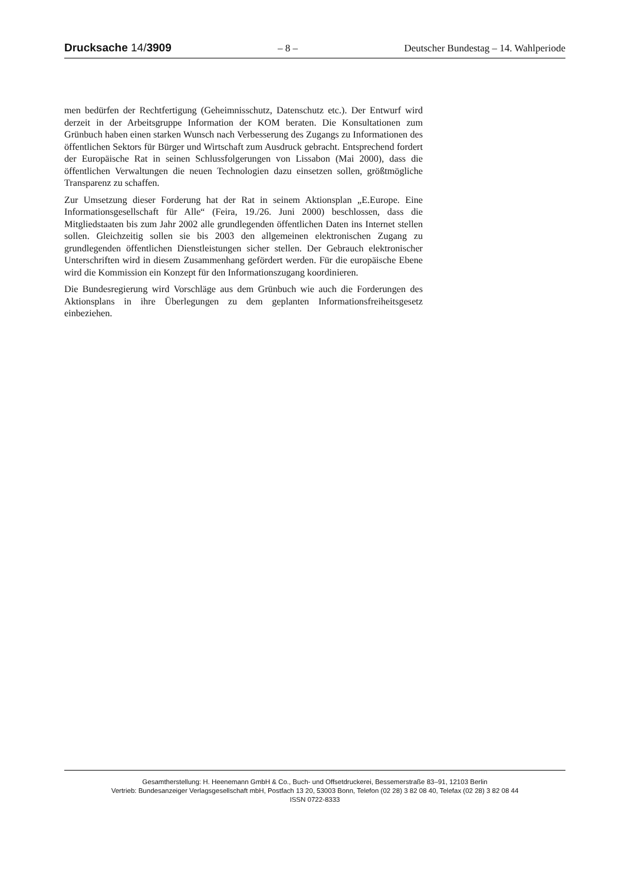Drucksache 14/3909 – 8 – Deutscher Bundestag – 14. Wahlperiode
men bedürfen der Rechtfertigung (Geheimnisschutz, Datenschutz etc.). Der Entwurf wird derzeit in der Arbeitsgruppe Information der KOM beraten. Die Konsultationen zum Grünbuch haben einen starken Wunsch nach Verbesserung des Zugangs zu Informationen des öffentlichen Sektors für Bürger und Wirtschaft zum Ausdruck gebracht. Entsprechend fordert der Europäische Rat in seinen Schlussfolgerungen von Lissabon (Mai 2000), dass die öffentlichen Verwaltungen die neuen Technologien dazu einsetzen sollen, größtmögliche Transparenz zu schaffen.
Zur Umsetzung dieser Forderung hat der Rat in seinem Aktionsplan „E.Europe. Eine Informationsgesellschaft für Alle“ (Feira, 19./26. Juni 2000) beschlossen, dass die Mitgliedstaaten bis zum Jahr 2002 alle grundlegenden öffentlichen Daten ins Internet stellen sollen. Gleichzeitig sollen sie bis 2003 den allgemeinen elektronischen Zugang zu grundlegenden öffentlichen Dienstleistungen sicher stellen. Der Gebrauch elektronischer Unterschriften wird in diesem Zusammenhang gefördert werden. Für die europäische Ebene wird die Kommission ein Konzept für den Informationszugang koordinieren.
Die Bundesregierung wird Vorschläge aus dem Grünbuch wie auch die Forderungen des Aktionsplans in ihre Überlegungen zu dem geplanten Informationsfreiheitsgesetz einbeziehen.
Gesamtherstellung: H. Heenemann GmbH & Co., Buch- und Offsetdruckerei, Bessemerstraße 83–91, 12103 Berlin
Vertrieb: Bundesanzeiger Verlagsgesellschaft mbH, Postfach 13 20, 53003 Bonn, Telefon (02 28) 3 82 08 40, Telefax (02 28) 3 82 08 44
ISSN 0722-8333